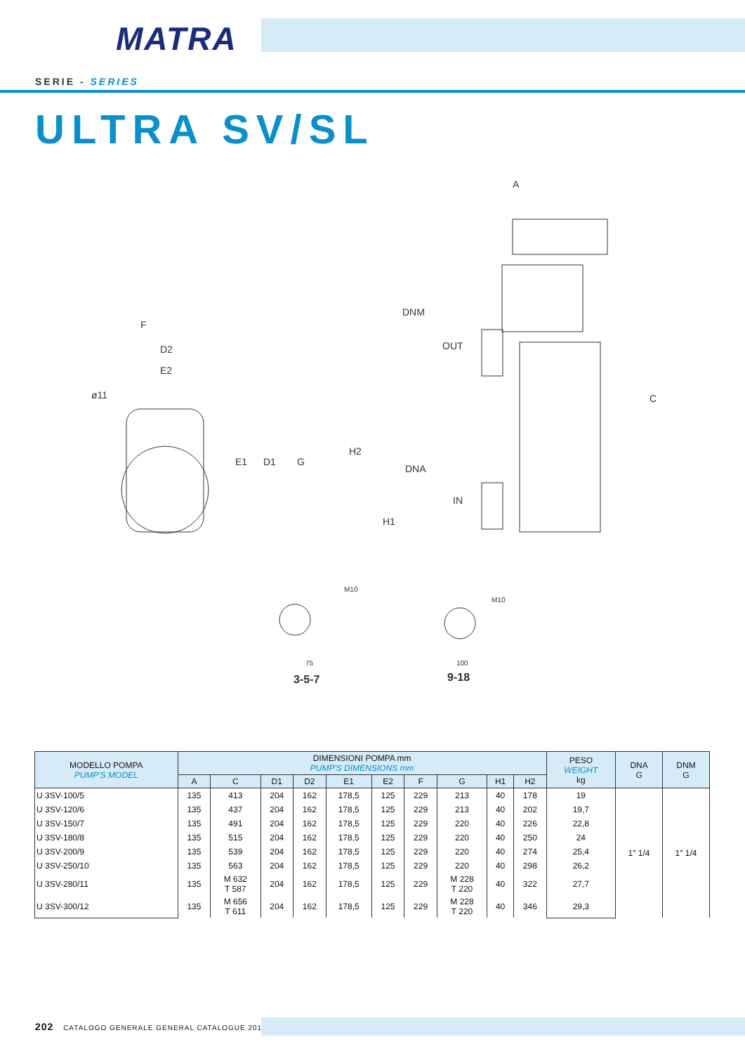MATRA
SERIE - SERIES
ULTRA SV/SL
A
F
D2
E2
ø11
E1
D1
G
DNM
OUT
C
H2
DNA
IN
H1
M10
M10
75
100
3-5-7
9-18
| MODELLO POMPA PUMP'S MODEL | DIMENSIONI POMPA mm PUMP'S DIMENSIONS mm | | | | | | | | | | PESO WEIGHT kg | DNA G | DNM G |
| --- | --- | --- | --- | --- | --- | --- | --- | --- | --- | --- | --- | --- | --- |
| | A | C | D1 | D2 | E1 | E2 | F | G | H1 | H2 | | | |
| U 3SV-100/5 | 135 | 413 | 204 | 162 | 178,5 | 125 | 229 | 213 | 40 | 178 | 19 | 1″ 1/4 | 1″ 1/4 |
| U 3SV-120/6 | 135 | 437 | 204 | 162 | 178,5 | 125 | 229 | 213 | 40 | 202 | 19,7 | | |
| U 3SV-150/7 | 135 | 491 | 204 | 162 | 178,5 | 125 | 229 | 220 | 40 | 226 | 22,8 | | |
| U 3SV-180/8 | 135 | 515 | 204 | 162 | 178,5 | 125 | 229 | 220 | 40 | 250 | 24 | | |
| U 3SV-200/9 | 135 | 539 | 204 | 162 | 178,5 | 125 | 229 | 220 | 40 | 274 | 25,4 | | |
| U 3SV-250/10 | 135 | 563 | 204 | 162 | 178,5 | 125 | 229 | 220 | 40 | 298 | 26,2 | | |
| U 3SV-280/11 | 135 | M 632 T 587 | 204 | 162 | 178,5 | 125 | 229 | M 228 T 220 | 40 | 322 | 27,7 | | |
| U 3SV-300/12 | 135 | M 656 T 611 | 204 | 162 | 178,5 | 125 | 229 | M 228 T 220 | 40 | 346 | 29,3 | | |
202 CATALOGO GENERALE GENERAL CATALOGUE 2019